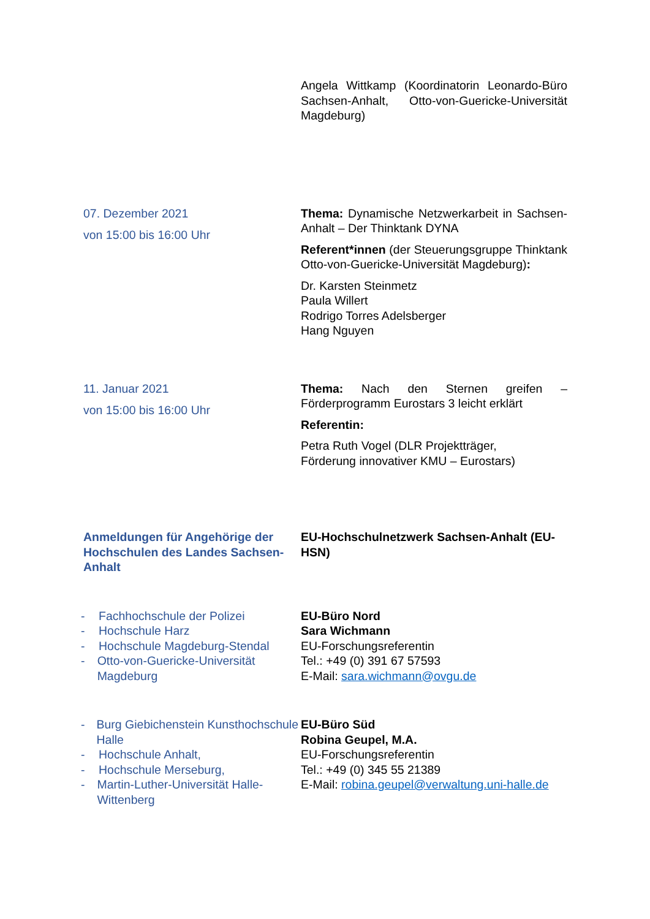Angela Wittkamp (Koordinatorin Leonardo-Büro Sachsen-Anhalt, Otto-von-Guericke-Universität Magdeburg)
07. Dezember 2021
von 15:00 bis 16:00 Uhr
Thema: Dynamische Netzwerkarbeit in Sachsen-Anhalt – Der Thinktank DYNA
Referent*innen (der Steuerungsgruppe Thinktank Otto-von-Guericke-Universität Magdeburg):
Dr. Karsten Steinmetz
Paula Willert
Rodrigo Torres Adelsberger
Hang Nguyen
11. Januar 2021
von 15:00 bis 16:00 Uhr
Thema: Nach den Sternen greifen – Förderprogramm Eurostars 3 leicht erklärt
Referentin:
Petra Ruth Vogel (DLR Projektträger,
Förderung innovativer KMU – Eurostars)
Anmeldungen für Angehörige der Hochschulen des Landes Sachsen-Anhalt
EU-Hochschulnetzwerk Sachsen-Anhalt (EU-HSN)
- Fachhochschule der Polizei
- Hochschule Harz
- Hochschule Magdeburg-Stendal
- Otto-von-Guericke-Universität Magdeburg
EU-Büro Nord
Sara Wichmann
EU-Forschungsreferentin
Tel.: +49 (0) 391 67 57593
E-Mail: sara.wichmann@ovgu.de
- Burg Giebichenstein Kunsthochschule Halle
- Hochschule Anhalt,
- Hochschule Merseburg,
- Martin-Luther-Universität Halle-Wittenberg
EU-Büro Süd
Robina Geupel, M.A.
EU-Forschungsreferentin
Tel.: +49 (0) 345 55 21389
E-Mail: robina.geupel@verwaltung.uni-halle.de